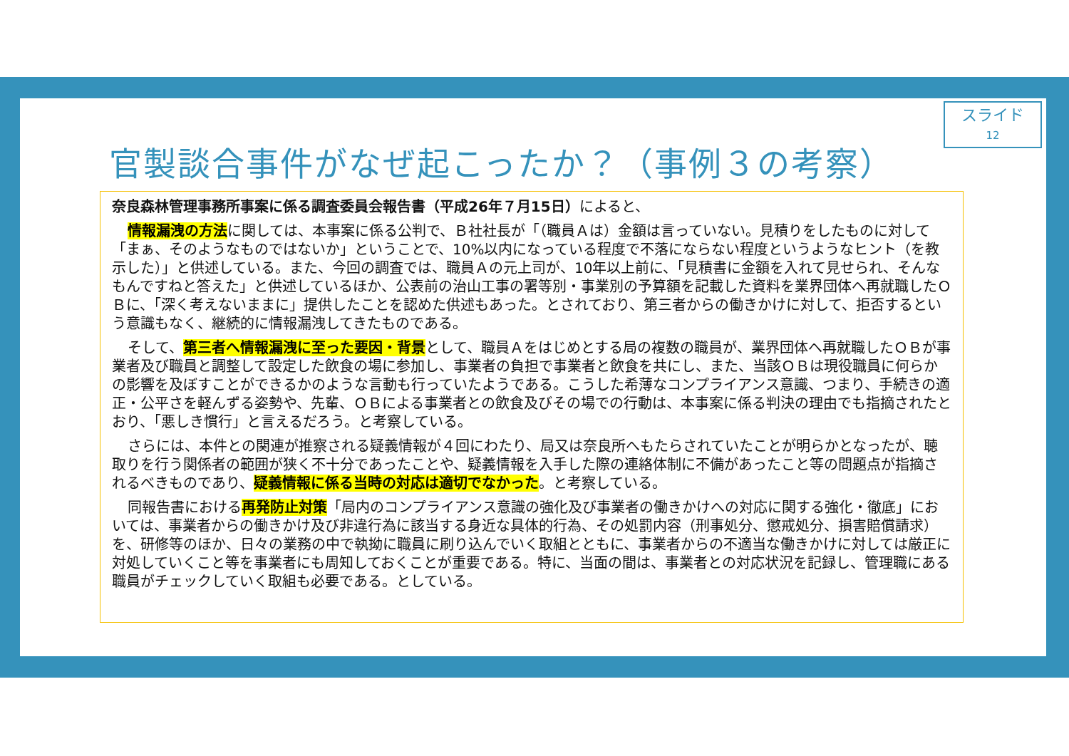スライド
12
官製談合事件がなぜ起こったか？（事例３の考察）
奈良森林管理事務所事案に係る調査委員会報告書（平成26年７月15日）によると、
情報漏洩の方法に関しては、本事案に係る公判で、Ｂ社社長が「（職員Ａは）金額は言っていない。見積りをしたものに対して「まぁ、そのようなものではないか」ということで、10%以内になっている程度で不落にならない程度というようなヒント（を教示した）」と供述している。また、今回の調査では、職員Ａの元上司が、10年以上前に、「見積書に金額を入れて見せられ、そんなもんですねと答えた」と供述しているほか、公表前の治山工事の署等別・事業別の予算額を記載した資料を業界団体へ再就職したＯＢに、「深く考えないままに」提供したことを認めた供述もあった。とされており、第三者からの働きかけに対して、拒否するという意識もなく、継続的に情報漏洩してきたものである。
そして、第三者へ情報漏洩に至った要因・背景として、職員Ａをはじめとする局の複数の職員が、業界団体へ再就職したＯＢが事業者及び職員と調整して設定した飲食の場に参加し、事業者の負担で事業者と飲食を共にし、また、当該ＯＢは現役職員に何らかの影響を及ぼすことができるかのような言動も行っていたようである。こうした希薄なコンプライアンス意識、つまり、手続きの適正・公平さを軽んずる姿勢や、先輩、ＯＢによる事業者との飲食及びその場での行動は、本事案に係る判決の理由でも指摘されたとおり、「悪しき慣行」と言えるだろう。と考察している。
さらには、本件との関連が推察される疑義情報が４回にわたり、局又は奈良所へもたらされていたことが明らかとなったが、聴取りを行う関係者の範囲が狭く不十分であったことや、疑義情報を入手した際の連絡体制に不備があったこと等の問題点が指摘されるべきものであり、疑義情報に係る当時の対応は適切でなかった。と考察している。
同報告書における再発防止対策「局内のコンプライアンス意識の強化及び事業者の働きかけへの対応に関する強化・徹底」においては、事業者からの働きかけ及び非違行為に該当する身近な具体的行為、その処罰内容（刑事処分、懲戒処分、損害賠償請求）を、研修等のほか、日々の業務の中で執拗に職員に刷り込んでいく取組とともに、事業者からの不適当な働きかけに対しては厳正に対処していくこと等を事業者にも周知しておくことが重要である。特に、当面の間は、事業者との対応状況を記録し、管理職にある職員がチェックしていく取組も必要である。としている。